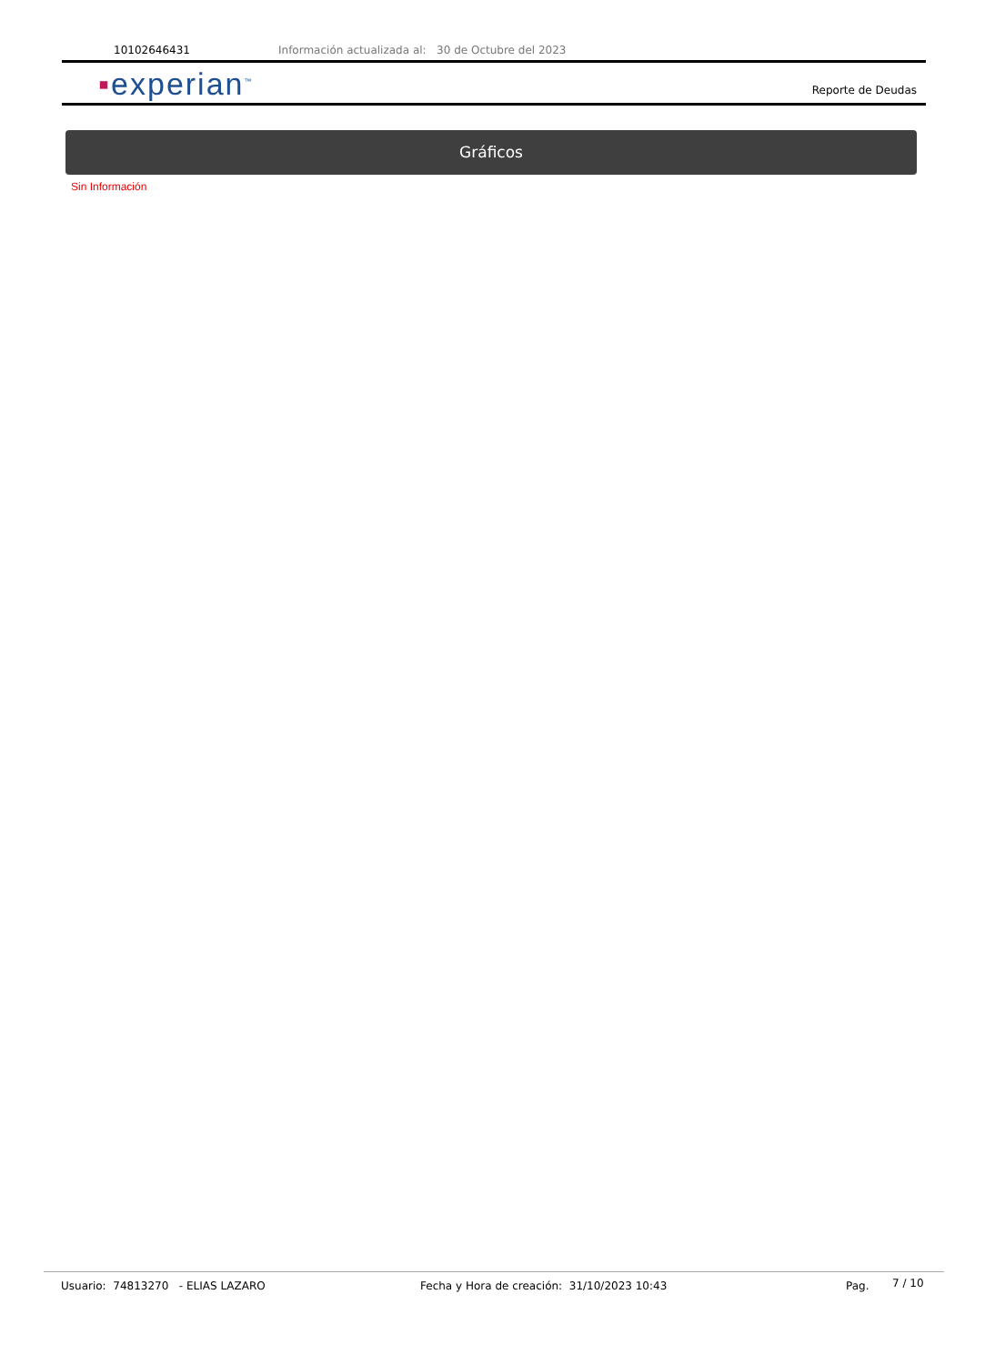10102646431 Información actualizada al: 30 de Octubre del 2023
▪experian<sup>™</sup> Reporte de Deudas
Gráficos
Sin Información
Usuario: 74813270 - ELIAS LAZARO Fecha y Hora de creación: 31/10/2023 10:43 Pag. 7 / 10